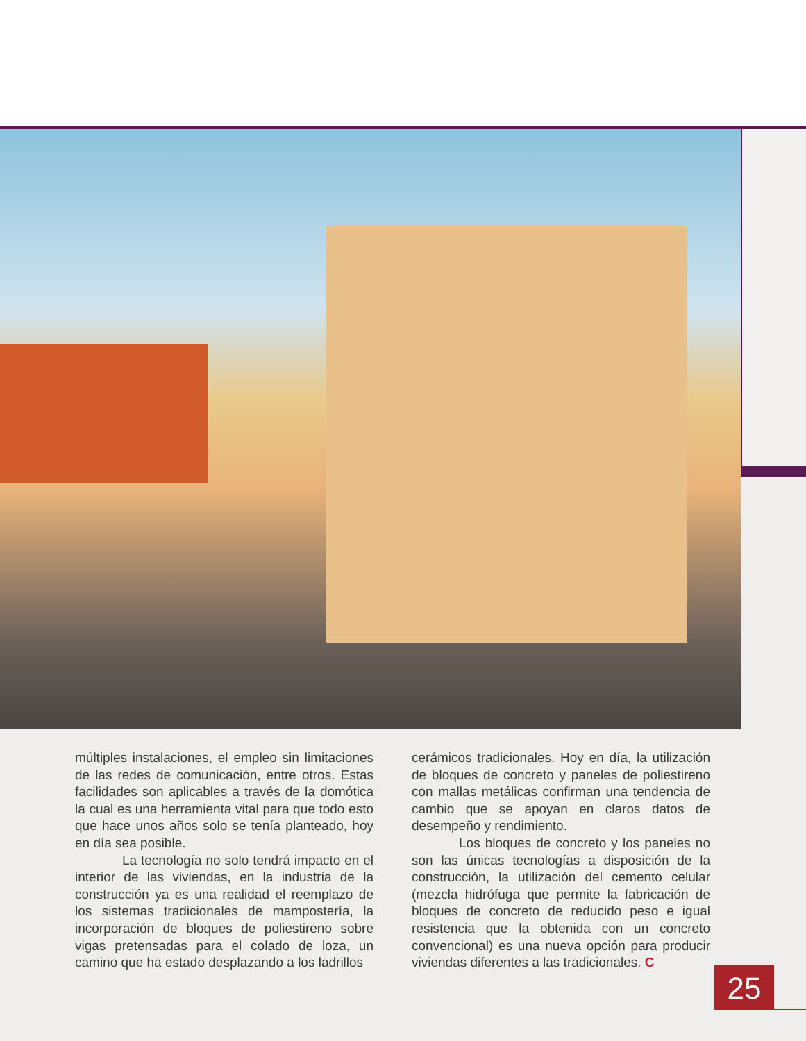múltiples instalaciones, el empleo sin limitaciones de las redes de comunicación, entre otros. Estas facilidades son aplicables a través de la domótica la cual es una herramienta vital para que todo esto que hace unos años solo se tenía planteado, hoy en día sea posible.
La tecnología no solo tendrá impacto en el interior de las viviendas, en la industria de la construcción ya es una realidad el reemplazo de los sistemas tradicionales de mampostería, la incorporación de bloques de poliestireno sobre vigas pretensadas para el colado de loza, un camino que ha estado desplazando a los ladrillos
cerámicos tradicionales. Hoy en día, la utilización de bloques de concreto y paneles de poliestireno con mallas metálicas confirman una tendencia de cambio que se apoyan en claros datos de desempeño y rendimiento.
Los bloques de concreto y los paneles no son las únicas tecnologías a disposición de la construcción, la utilización del cemento celular (mezcla hidrófuga que permite la fabricación de bloques de concreto de reducido peso e igual resistencia que la obtenida con un concreto convencional) es una nueva opción para producir viviendas diferentes a las tradicionales. C
25